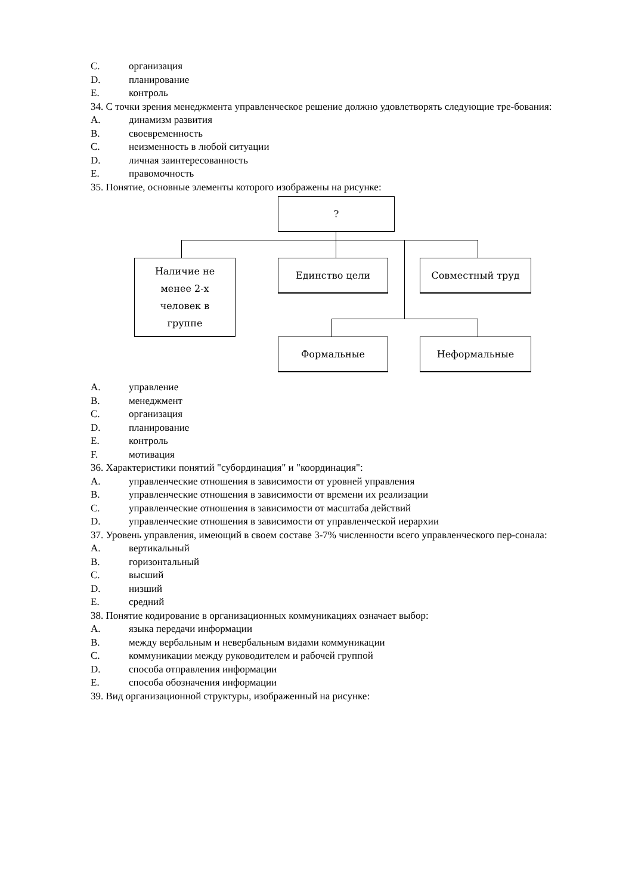C. организация
D. планирование
E. контроль
34. С точки зрения менеджмента управленческое решение должно удовлетворять следующие тре-бования:
A. динамизм развития
B. своевременность
C. неизменность в любой ситуации
D. личная заинтересованность
E. правомочность
35. Понятие, основные элементы которого изображены на рисунке:
?
Наличие не
менее 2-х
человек в
группе
Единство цели Совместный труд
Формальные Неформальные
A. управление
B. менеджмент
C. организация
D. планирование
E. контроль
F. мотивация
36. Характеристики понятий "субординация" и "координация":
A. управленческие отношения в зависимости от уровней управления
B. управленческие отношения в зависимости от времени их реализации
C. управленческие отношения в зависимости от масштаба действий
D. управленческие отношения в зависимости от управленческой иерархии
37. Уровень управления, имеющий в своем составе 3-7% численности всего управленческого пер-сонала:
A. вертикальный
B. горизонтальный
C. высший
D. низший
E. средний
38. Понятие кодирование в организационных коммуникациях означает выбор:
A. языка передачи информации
B. между вербальным и невербальным видами коммуникации
C. коммуникации между руководителем и рабочей группой
D. способа отправления информации
E. способа обозначения информации
39. Вид организационной структуры, изображенный на рисунке: